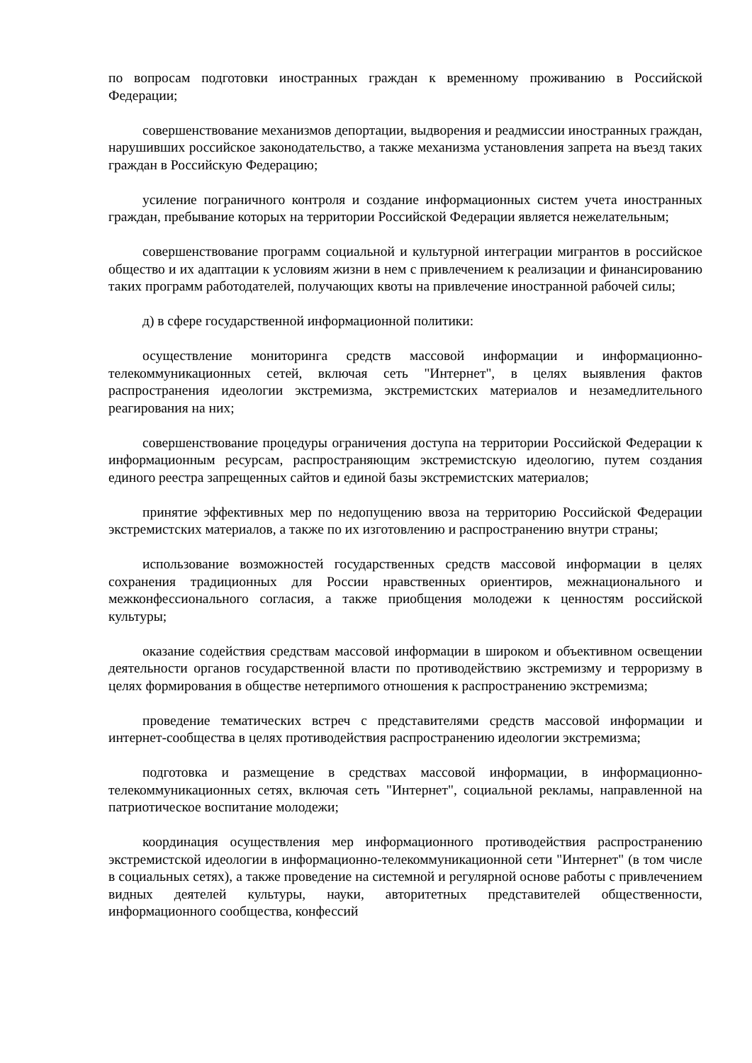по вопросам подготовки иностранных граждан к временному проживанию в Российской Федерации;
совершенствование механизмов депортации, выдворения и реадмиссии иностранных граждан, нарушивших российское законодательство, а также механизма установления запрета на въезд таких граждан в Российскую Федерацию;
усиление пограничного контроля и создание информационных систем учета иностранных граждан, пребывание которых на территории Российской Федерации является нежелательным;
совершенствование программ социальной и культурной интеграции мигрантов в российское общество и их адаптации к условиям жизни в нем с привлечением к реализации и финансированию таких программ работодателей, получающих квоты на привлечение иностранной рабочей силы;
д) в сфере государственной информационной политики:
осуществление мониторинга средств массовой информации и информационно-телекоммуникационных сетей, включая сеть "Интернет", в целях выявления фактов распространения идеологии экстремизма, экстремистских материалов и незамедлительного реагирования на них;
совершенствование процедуры ограничения доступа на территории Российской Федерации к информационным ресурсам, распространяющим экстремистскую идеологию, путем создания единого реестра запрещенных сайтов и единой базы экстремистских материалов;
принятие эффективных мер по недопущению ввоза на территорию Российской Федерации экстремистских материалов, а также по их изготовлению и распространению внутри страны;
использование возможностей государственных средств массовой информации в целях сохранения традиционных для России нравственных ориентиров, межнационального и межконфессионального согласия, а также приобщения молодежи к ценностям российской культуры;
оказание содействия средствам массовой информации в широком и объективном освещении деятельности органов государственной власти по противодействию экстремизму и терроризму в целях формирования в обществе нетерпимого отношения к распространению экстремизма;
проведение тематических встреч с представителями средств массовой информации и интернет-сообщества в целях противодействия распространению идеологии экстремизма;
подготовка и размещение в средствах массовой информации, в информационно-телекоммуникационных сетях, включая сеть "Интернет", социальной рекламы, направленной на патриотическое воспитание молодежи;
координация осуществления мер информационного противодействия распространению экстремистской идеологии в информационно-телекоммуникационной сети "Интернет" (в том числе в социальных сетях), а также проведение на системной и регулярной основе работы с привлечением видных деятелей культуры, науки, авторитетных представителей общественности, информационного сообщества, конфессий